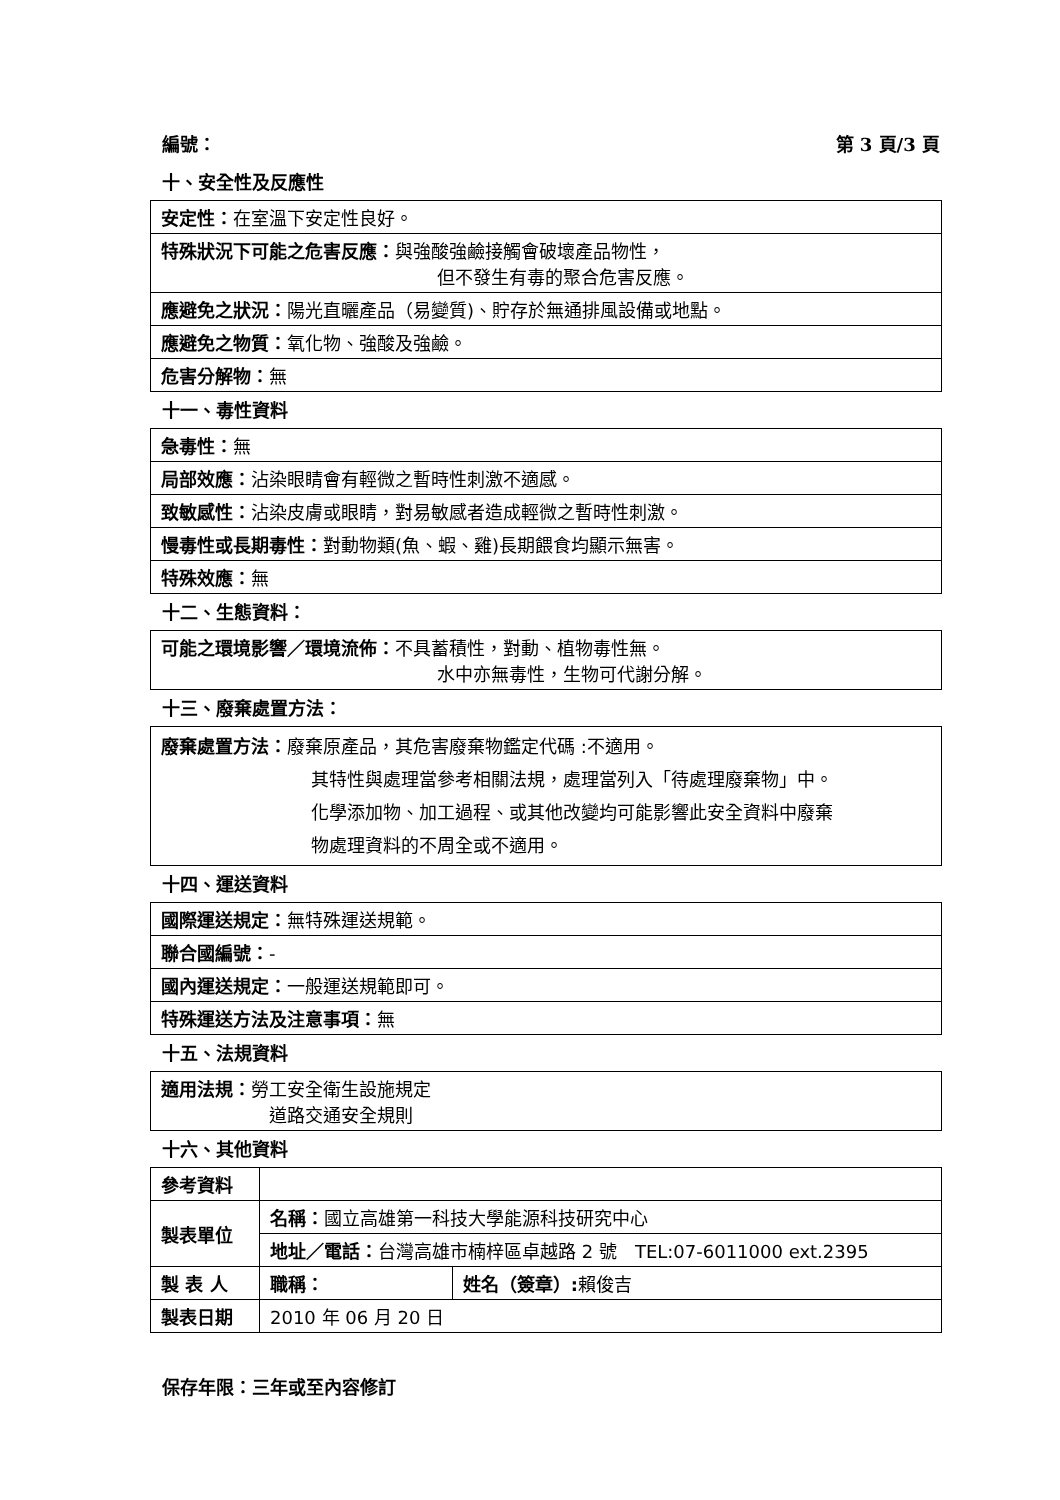編號： 第 3 頁/3 頁
十、安全性及反應性
| 安定性： 在室溫下安定性良好。 |
| 特殊狀況下可能之危害反應： 與強酸強鹼接觸會破壞產品物性， 但不發生有毒的聚合危害反應。 |
| 應避免之狀況： 陽光直曬產品（易變質)、貯存於無通排風設備或地點。 |
| 應避免之物質： 氧化物、強酸及強鹼。 |
| 危害分解物： 無 |
十一、毒性資料
| 急毒性： 無 |
| 局部效應： 沾染眼睛會有輕微之暫時性刺激不適感。 |
| 致敏感性： 沾染皮膚或眼睛，對易敏感者造成輕微之暫時性刺激。 |
| 慢毒性或長期毒性： 對動物類(魚、蝦、雞)長期餵食均顯示無害。 |
| 特殊效應： 無 |
十二、生態資料：
| 可能之環境影響／環境流佈： 不具蓄積性，對動、植物毒性無。 水中亦無毒性，生物可代謝分解。 |
十三、廢棄處置方法：
| 廢棄處置方法： 廢棄原產品，其危害廢棄物鑑定代碼 :不適用。 其特性與處理當參考相關法規，處理當列入「待處理廢棄物」中。 化學添加物、加工過程、或其他改變均可能影響此安全資料中廢棄 物處理資料的不周全或不適用。 |
十四、運送資料
| 國際運送規定： 無特殊運送規範。 |
| 聯合國編號： - |
| 國內運送規定： 一般運送規範即可。 |
| 特殊運送方法及注意事項： 無 |
十五、法規資料
| 適用法規： 勞工安全衛生設施規定 道路交通安全規則 |
十六、其他資料
| 參考資料 | | |
| 製表單位 | 名稱： 國立高雄第一科技大學能源科技研究中心 | |
| | 地址／電話： 台灣高雄市楠梓區卓越路 2 號 TEL:07-6011000 ext.2395 | |
| 製 表 人 | 職稱： | 姓名（簽章）: 賴俊吉 |
| 製表日期 | 2010 年 06 月 20 日 | |
保存年限：三年或至內容修訂